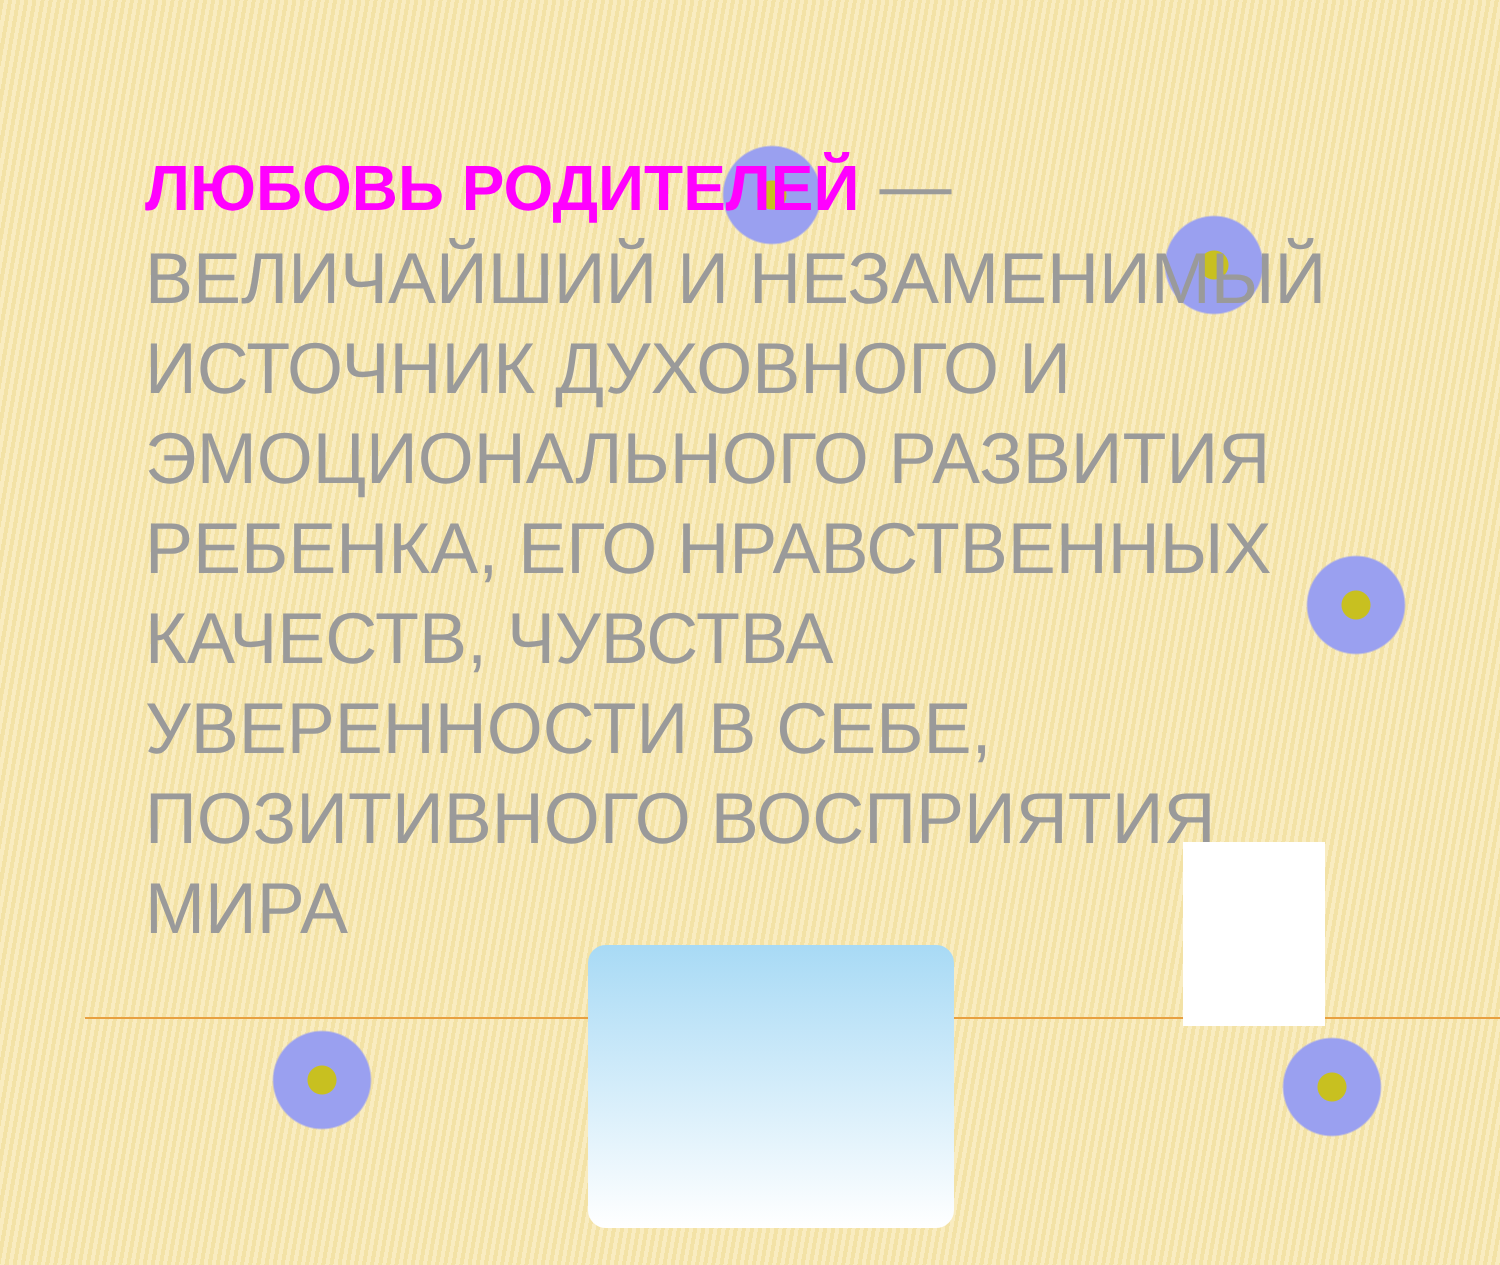ЛЮБОВЬ РОДИТЕЛЕЙ — ВЕЛИЧАЙШИЙ И НЕЗАМЕНИМЫЙ ИСТОЧНИК ДУХОВНОГО И ЭМОЦИОНАЛЬНОГО РАЗВИТИЯ РЕБЕНКА, ЕГО НРАВСТВЕННЫХ КАЧЕСТВ, ЧУВСТВА УВЕРЕННОСТИ В СЕБЕ, ПОЗИТИВНОГО ВОСПРИЯТИЯ МИРА